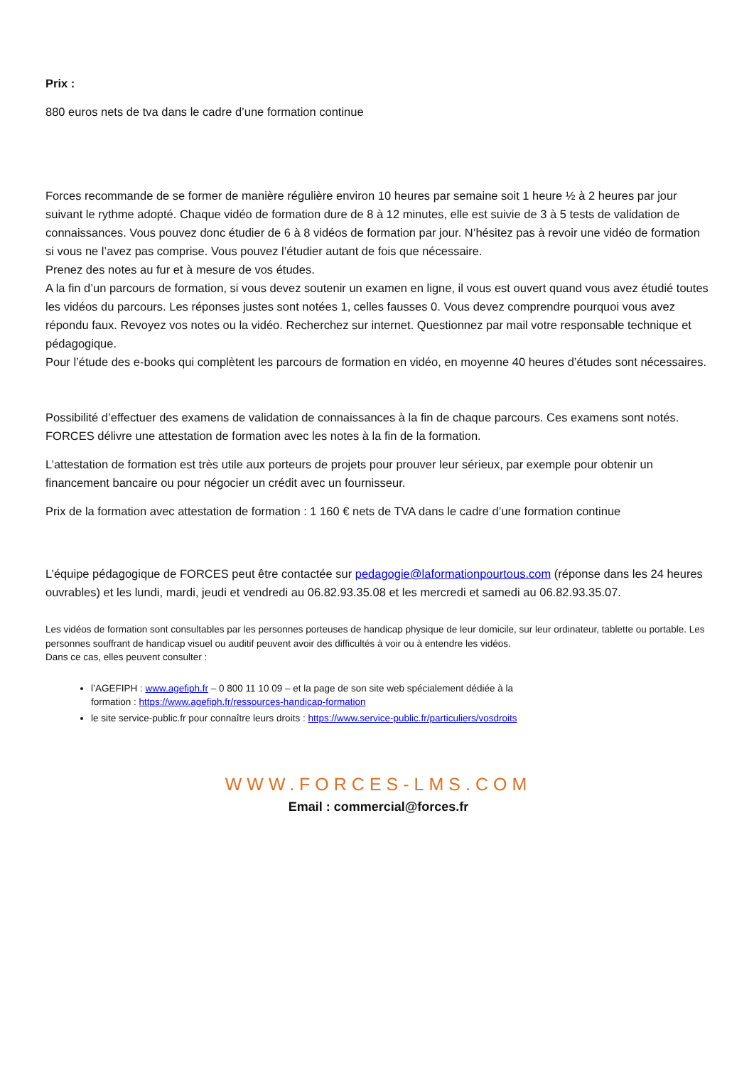Prix :
880 euros nets de tva dans le cadre d’une formation continue
Forces recommande de se former de manière régulière environ 10 heures par semaine soit 1 heure ½ à 2 heures par jour suivant le rythme adopté. Chaque vidéo de formation dure de 8 à 12 minutes, elle est suivie de 3 à 5 tests de validation de connaissances. Vous pouvez donc étudier de 6 à 8 vidéos de formation par jour. N’hésitez pas à revoir une vidéo de formation si vous ne l’avez pas comprise. Vous pouvez l’étudier autant de fois que nécessaire.
Prenez des notes au fur et à mesure de vos études.
A la fin d’un parcours de formation, si vous devez soutenir un examen en ligne, il vous est ouvert quand vous avez étudié toutes les vidéos du parcours. Les réponses justes sont notées 1, celles fausses 0. Vous devez comprendre pourquoi vous avez répondu faux. Revoyez vos notes ou la vidéo. Recherchez sur internet. Questionnez par mail votre responsable technique et pédagogique.
Pour l’étude des e-books qui complètent les parcours de formation en vidéo, en moyenne 40 heures d’études sont nécessaires.
Possibilité d’effectuer des examens de validation de connaissances à la fin de chaque parcours. Ces examens sont notés. FORCES délivre une attestation de formation avec les notes à la fin de la formation.
L’attestation de formation est très utile aux porteurs de projets pour prouver leur sérieux, par exemple pour obtenir un financement bancaire ou pour négocier un crédit avec un fournisseur.
Prix de la formation avec attestation de formation : 1 160 € nets de TVA dans le cadre d’une formation continue
L’équipe pédagogique de FORCES peut être contactée sur pedagogie@laformationpourtous.com (réponse dans les 24 heures ouvrables) et les lundi, mardi, jeudi et vendredi au 06.82.93.35.08 et les mercredi et samedi au 06.82.93.35.07.
Les vidéos de formation sont consultables par les personnes porteuses de handicap physique de leur domicile, sur leur ordinateur, tablette ou portable. Les personnes souffrant de handicap visuel ou auditif peuvent avoir des difficultés à voir ou à entendre les vidéos.
Dans ce cas, elles peuvent consulter :
l’AGEFIPH : www.agefiph.fr – 0 800 11 10 09 – et la page de son site web spécialement dédiée à la
formation : https://www.agefiph.fr/ressources-handicap-formation
le site service-public.fr pour connaître leurs droits : https://www.service-public.fr/particuliers/vosdroits
WWW.FORCES-LMS.COM
Email : commercial@forces.fr